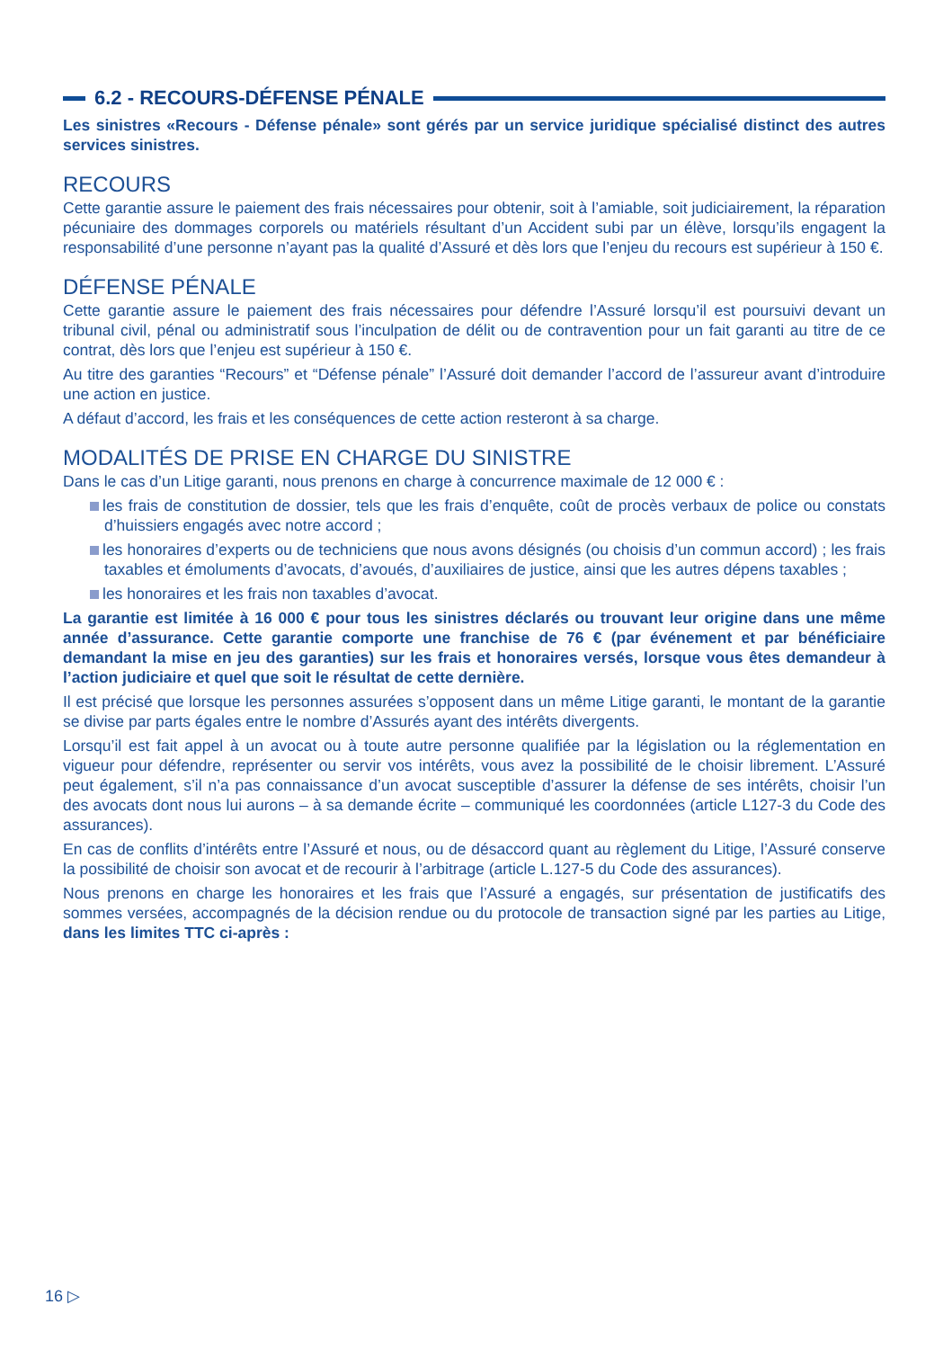6.2 - RECOURS-DÉFENSE PÉNALE
Les sinistres «Recours - Défense pénale» sont gérés par un service juridique spécialisé distinct des autres services sinistres.
RECOURS
Cette garantie assure le paiement des frais nécessaires pour obtenir, soit à l’amiable, soit judiciairement, la réparation pécuniaire des dommages corporels ou matériels résultant d’un Accident subi par un élève, lorsqu’ils engagent la responsabilité d’une personne n’ayant pas la qualité d’Assuré et dès lors que l’enjeu du recours est supérieur à 150 €.
DÉFENSE PÉNALE
Cette garantie assure le paiement des frais nécessaires pour défendre l’Assuré lorsqu’il est poursuivi devant un tribunal civil, pénal ou administratif sous l’inculpation de délit ou de contravention pour un fait garanti au titre de ce contrat, dès lors que l’enjeu est supérieur à 150 €.
Au titre des garanties “Recours” et “Défense pénale” l’Assuré doit demander l’accord de l’assureur avant d’introduire une action en justice.
A défaut d’accord, les frais et les conséquences de cette action resteront à sa charge.
MODALITÉS DE PRISE EN CHARGE DU SINISTRE
Dans le cas d’un Litige garanti, nous prenons en charge à concurrence maximale de 12 000 € :
les frais de constitution de dossier, tels que les frais d’enquête, coût de procès verbaux de police ou constats d’huissiers engagés avec notre accord ;
les honoraires d’experts ou de techniciens que nous avons désignés (ou choisis d’un commun accord) ; les frais taxables et émoluments d’avocats, d’avoués, d’auxiliaires de justice, ainsi que les autres dépens taxables ;
les honoraires et les frais non taxables d’avocat.
La garantie est limitée à 16 000 € pour tous les sinistres déclarés ou trouvant leur origine dans une même année d’assurance. Cette garantie comporte une franchise de 76 € (par événement et par bénéficiaire demandant la mise en jeu des garanties) sur les frais et honoraires versés, lorsque vous êtes demandeur à l’action judiciaire et quel que soit le résultat de cette dernière.
Il est précisé que lorsque les personnes assurées s’opposent dans un même Litige garanti, le montant de la garantie se divise par parts égales entre le nombre d’Assurés ayant des intérêts divergents.
Lorsqu’il est fait appel à un avocat ou à toute autre personne qualifiée par la législation ou la réglementation en vigueur pour défendre, représenter ou servir vos intérêts, vous avez la possibilité de le choisir librement. L’Assuré peut également, s’il n’a pas connaissance d’un avocat susceptible d’assurer la défense de ses intérêts, choisir l’un des avocats dont nous lui aurons – à sa demande écrite – communiqué les coordonnées (article L127-3 du Code des assurances).
En cas de conflits d’intérêts entre l’Assuré et nous, ou de désaccord quant au règlement du Litige, l’Assuré conserve la possibilité de choisir son avocat et de recourir à l’arbitrage (article L.127-5 du Code des assurances).
Nous prenons en charge les honoraires et les frais que l’Assuré a engagés, sur présentation de justificatifs des sommes versées, accompagnés de la décision rendue ou du protocole de transaction signé par les parties au Litige, dans les limites TTC ci-après :
16 ▷